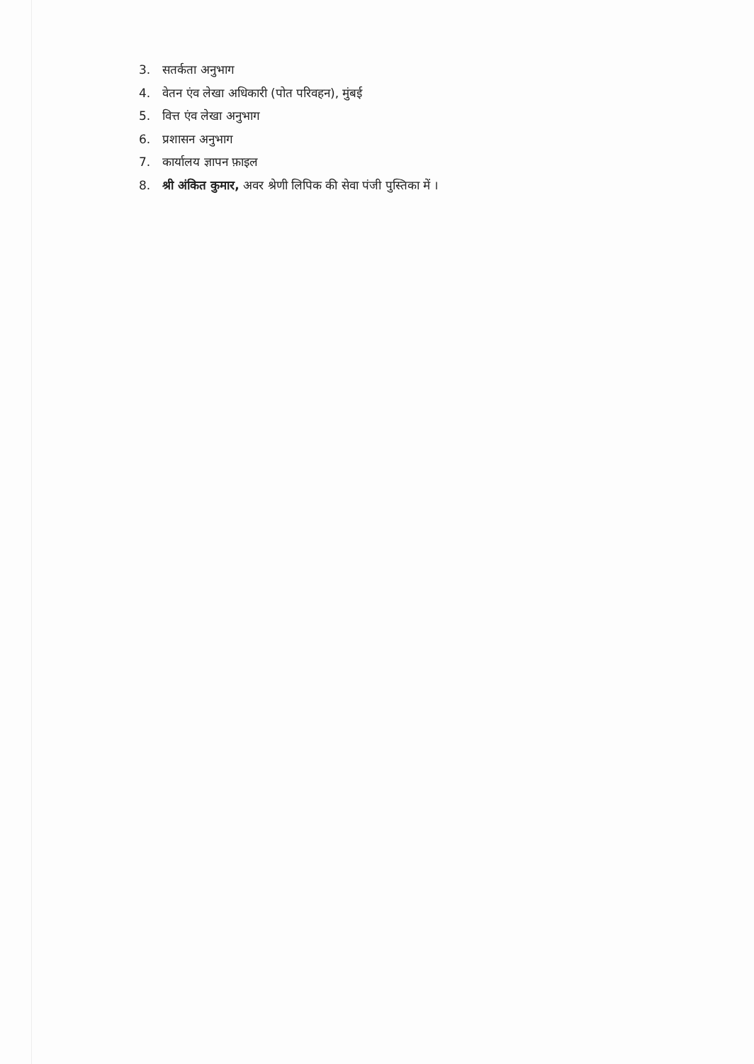3. सतर्कता अनुभाग
4. वेतन एंव लेखा अधिकारी (पोत परिवहन), मुंबई
5. वित्त एंव लेखा अनुभाग
6. प्रशासन अनुभाग
7. कार्यालय ज्ञापन फ़ाइल
8. श्री अंकित कुमार, अवर श्रेणी लिपिक की सेवा पंजी पुस्तिका में ।